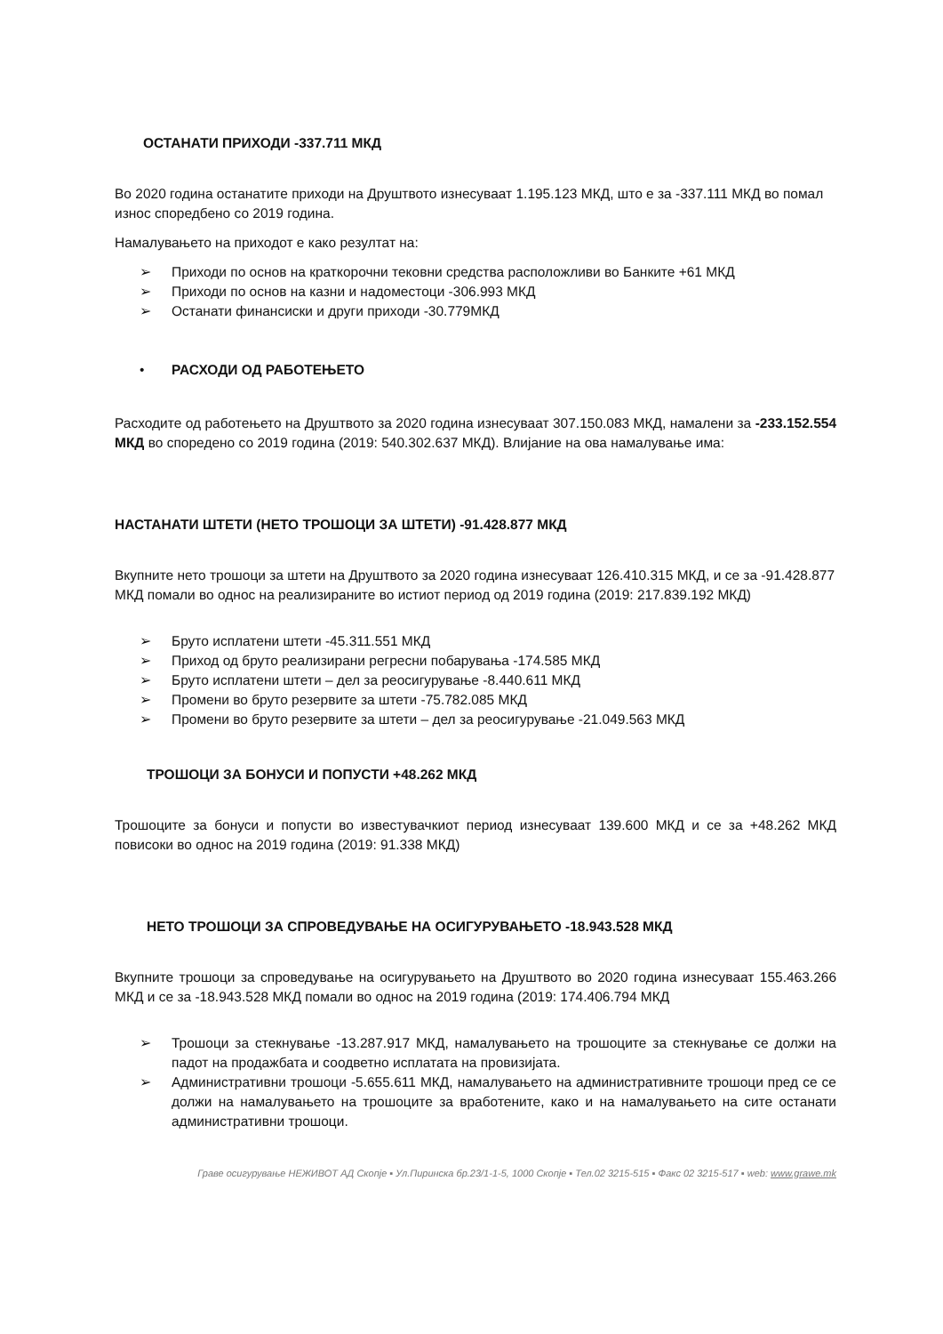ОСТАНАТИ ПРИХОДИ -337.711 МКД
Во 2020 година останатите приходи на Друштвото изнесуваат 1.195.123 МКД, што е за -337.111 МКД во помал износ споредбено со 2019 година.
Намалувањето на приходот е како резултат на:
➢ Приходи по основ на краткорочни тековни средства расположливи во Банките +61 МКД
➢ Приходи по основ на казни и надоместоци -306.993 МКД
➢ Останати финансиски и други приходи -30.779МКД
• РАСХОДИ ОД РАБОТЕЊЕТО
Расходите од работењето на Друштвото за 2020 година изнесуваат 307.150.083 МКД, намалени за -233.152.554 МКД во споредено со 2019 година (2019: 540.302.637 МКД). Влијание на ова намалување има:
НАСТАНАТИ ШТЕТИ (НЕТО ТРОШОЦИ ЗА ШТЕТИ) -91.428.877 МКД
Вкупните нето трошоци за штети на Друштвото за 2020 година изнесуваат 126.410.315 МКД, и се за -91.428.877 МКД помали во однос на реализираните во истиот период од 2019 година (2019: 217.839.192 МКД)
➢ Бруто исплатени штети -45.311.551 МКД
➢ Приход од бруто реализирани регресни побарувања -174.585 МКД
➢ Бруто исплатени штети – дел за реосигурување -8.440.611 МКД
➢ Промени во бруто резервите за штети -75.782.085 МКД
➢ Промени во бруто резервите за штети – дел за реосигурување -21.049.563 МКД
ТРОШОЦИ ЗА БОНУСИ И ПОПУСТИ +48.262 МКД
Трошоците за бонуси и попусти во известувачкиот период изнесуваат 139.600 МКД и се за +48.262 МКД повисоки во однос на 2019 година (2019: 91.338 МКД)
НЕТО ТРОШОЦИ ЗА СПРОВЕДУВАЊЕ НА ОСИГУРУВАЊЕТО -18.943.528 МКД
Вкупните трошоци за спроведување на осигурувањето на Друштвото во 2020 година изнесуваат 155.463.266 МКД и се за -18.943.528 МКД помали во однос на 2019 година (2019: 174.406.794 МКД
➢ Трошоци за стекнување -13.287.917 МКД, намалувањето на трошоците за стекнување се должи на падот на продажбата и соодветно исплатата на провизијата.
➢ Административни трошоци -5.655.611 МКД, намалувањето на административните трошоци пред се се должи на намалувањето на трошоците за вработените, како и на намалувањето на сите останати административни трошоци.
Граве осигурување НЕЖИВОТ АД Скопје ▪ Ул.Пиринска бр.23/1-1-5, 1000 Скопје ▪ Тел.02 3215-515 ▪ Факс 02 3215-517 ▪ web: www.grawe.mk